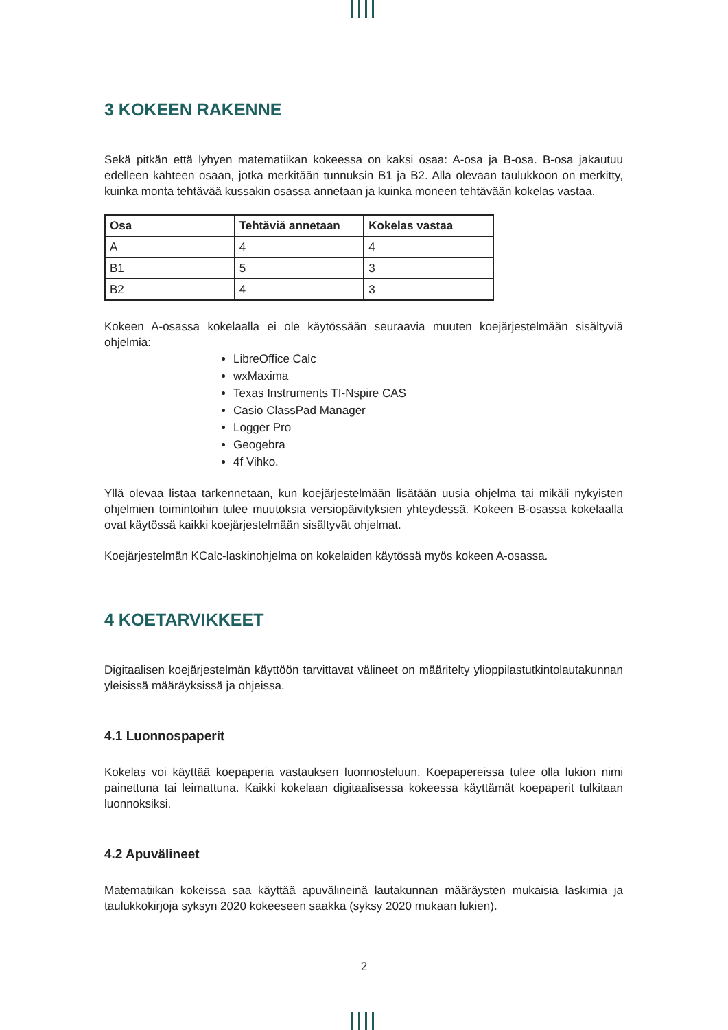3 KOKEEN RAKENNE
Sekä pitkän että lyhyen matematiikan kokeessa on kaksi osaa: A-osa ja B-osa. B-osa jakautuu edelleen kahteen osaan, jotka merkitään tunnuksin B1 ja B2. Alla olevaan taulukkoon on merkitty, kuinka monta tehtävää kussakin osassa annetaan ja kuinka moneen tehtävään kokelas vastaa.
| Osa | Tehtäviä annetaan | Kokelas vastaa |
| --- | --- | --- |
| A | 4 | 4 |
| B1 | 5 | 3 |
| B2 | 4 | 3 |
Kokeen A-osassa kokelaalla ei ole käytössään seuraavia muuten koejärjestelmään sisältyviä ohjelmia:
LibreOffice Calc
wxMaxima
Texas Instruments TI-Nspire CAS
Casio ClassPad Manager
Logger Pro
Geogebra
4f Vihko.
Yllä olevaa listaa tarkennetaan, kun koejärjestelmään lisätään uusia ohjelma tai mikäli nykyisten ohjelmien toimintoihin tulee muutoksia versiopäivityksien yhteydessä. Kokeen B-osassa kokelaalla ovat käytössä kaikki koejärjestelmään sisältyvät ohjelmat.
Koejärjestelmän KCalc-laskinohjelma on kokelaiden käytössä myös kokeen A-osassa.
4 KOETARVIKKEET
Digitaalisen koejärjestelmän käyttöön tarvittavat välineet on määritelty ylioppilastutkintolautakunnan yleisissä määräyksissä ja ohjeissa.
4.1 Luonnospaperit
Kokelas voi käyttää koepaperia vastauksen luonnosteluun. Koepapereissa tulee olla lukion nimi painettuna tai leimattuna. Kaikki kokelaan digitaalisessa kokeessa käyttämät koepaperit tulkitaan luonnoksiksi.
4.2 Apuvälineet
Matematiikan kokeissa saa käyttää apuvälineinä lautakunnan määräysten mukaisia laskimia ja taulukkokirjoja syksyn 2020 kokeeseen saakka (syksy 2020 mukaan lukien).
2